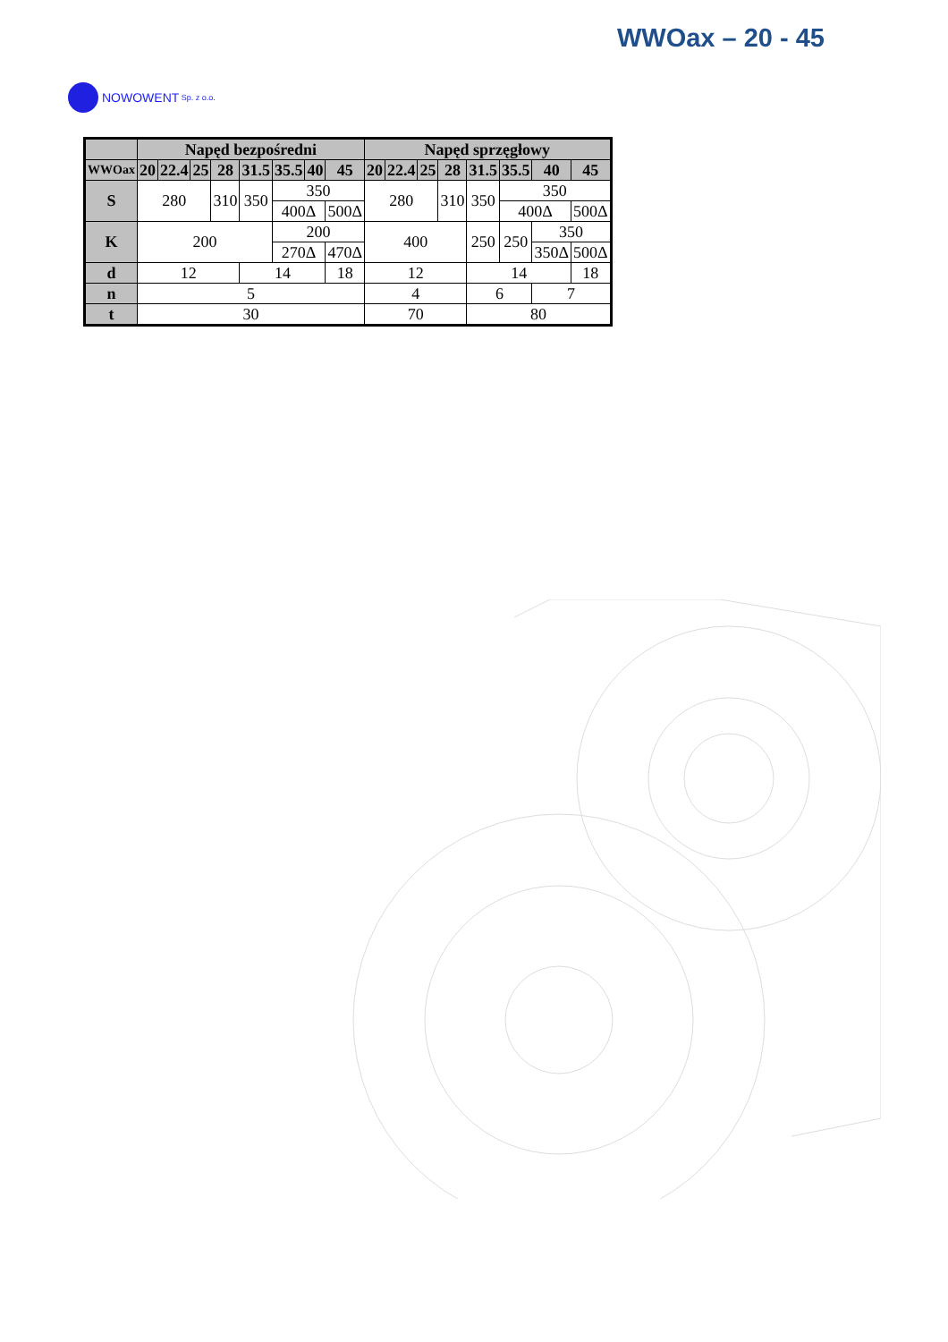WWOax – 20 - 45
NOWOWENT Sp. z o.o.
| | Napęd bezpośredni | | | | | | | | Napęd sprzęgłowy | | | | | | | |
| --- | --- | --- | --- | --- | --- | --- | --- | --- | --- | --- | --- | --- | --- | --- | --- | --- |
| WWOax | 20 | 22.4 | 25 | 28 | 31.5 | 35.5 | 40 | 45 | 20 | 22.4 | 25 | 28 | 31.5 | 35.5 | 40 | 45 |
| S | 280 | | | 310 | 350 | 350 | | | 280 | | | 310 | 350 | 350 | | |
| | | | | | | 400Δ | | 500Δ | | | | | | 400Δ | | 500Δ |
| K | 200 | | | | | 200 | | | 400 | | | | 250 | 250 | 350 | |
| | | | | | | 270Δ | | 470Δ | | | | | | | 350Δ | 500Δ |
| d | 12 | | | | 14 | | | 18 | 12 | | | | 14 | | | 18 |
| n | 5 | | | | | | | | 4 | | | | 6 | | 7 | |
| t | 30 | | | | | | | | 70 | | | | 80 | | | |